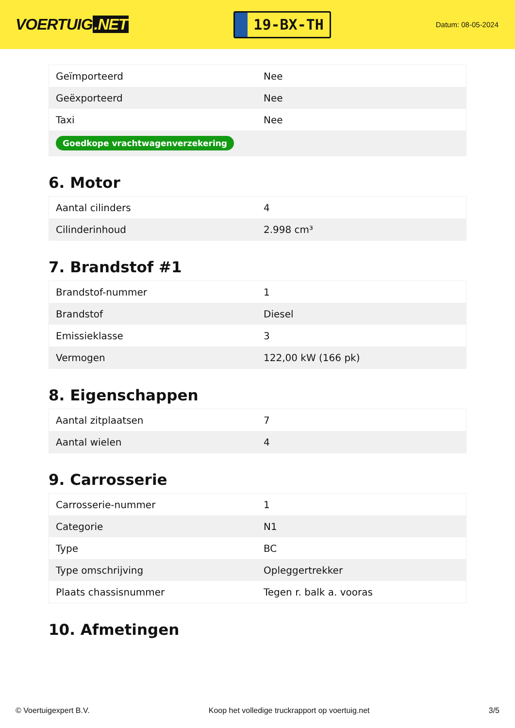VOERTUIG.NET
19-BX-TH
Datum: 08-05-2024
| Geïmporteerd | Nee |
| Geëxporteerd | Nee |
| Taxi | Nee |
| Goedkope vrachtwagenverzekering | |
6. Motor
| Aantal cilinders | 4 |
| Cilinderinhoud | 2.998 cm³ |
7. Brandstof #1
| Brandstof-nummer | 1 |
| Brandstof | Diesel |
| Emissieklasse | 3 |
| Vermogen | 122,00 kW (166 pk) |
8. Eigenschappen
| Aantal zitplaatsen | 7 |
| Aantal wielen | 4 |
9. Carrosserie
| Carrosserie-nummer | 1 |
| Categorie | N1 |
| Type | BC |
| Type omschrijving | Opleggertrekker |
| Plaats chassisnummer | Tegen r. balk a. vooras |
10. Afmetingen
© Voertuigexpert B.V. Koop het volledige truckrapport op voertuig.net 3/5